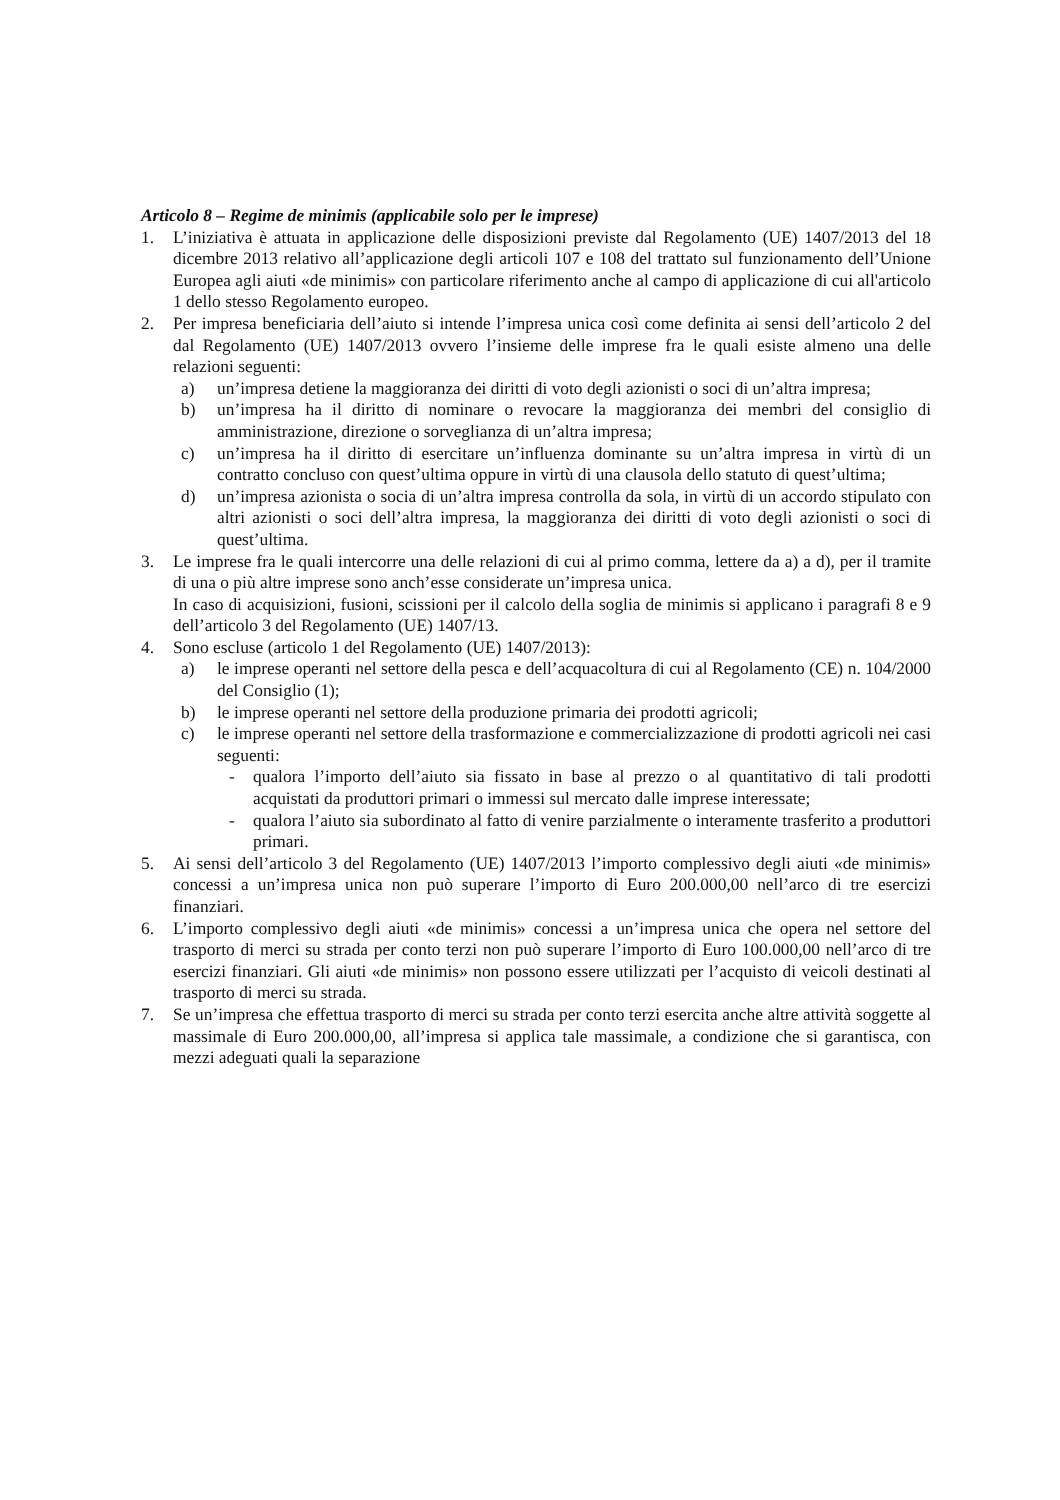Articolo 8 – Regime de minimis (applicabile solo per le imprese)
1. L’iniziativa è attuata in applicazione delle disposizioni previste dal Regolamento (UE) 1407/2013 del 18 dicembre 2013 relativo all’applicazione degli articoli 107 e 108 del trattato sul funzionamento dell’Unione Europea agli aiuti «de minimis» con particolare riferimento anche al campo di applicazione di cui all'articolo 1 dello stesso Regolamento europeo.
2. Per impresa beneficiaria dell’aiuto si intende l’impresa unica così come definita ai sensi dell’articolo 2 del dal Regolamento (UE) 1407/2013 ovvero l’insieme delle imprese fra le quali esiste almeno una delle relazioni seguenti:
a) un’impresa detiene la maggioranza dei diritti di voto degli azionisti o soci di un’altra impresa;
b) un’impresa ha il diritto di nominare o revocare la maggioranza dei membri del consiglio di amministrazione, direzione o sorveglianza di un’altra impresa;
c) un’impresa ha il diritto di esercitare un’influenza dominante su un’altra impresa in virtù di un contratto concluso con quest’ultima oppure in virtù di una clausola dello statuto di quest’ultima;
d) un’impresa azionista o socia di un’altra impresa controlla da sola, in virtù di un accordo stipulato con altri azionisti o soci dell’altra impresa, la maggioranza dei diritti di voto degli azionisti o soci di quest’ultima.
3. Le imprese fra le quali intercorre una delle relazioni di cui al primo comma, lettere da a) a d), per il tramite di una o più altre imprese sono anch’esse considerate un’impresa unica.
In caso di acquisizioni, fusioni, scissioni per il calcolo della soglia de minimis si applicano i paragrafi 8 e 9 dell’articolo 3 del Regolamento (UE) 1407/13.
4. Sono escluse (articolo 1 del Regolamento (UE) 1407/2013):
a) le imprese operanti nel settore della pesca e dell’acquacoltura di cui al Regolamento (CE) n. 104/2000 del Consiglio (1);
b) le imprese operanti nel settore della produzione primaria dei prodotti agricoli;
c) le imprese operanti nel settore della trasformazione e commercializzazione di prodotti agricoli nei casi seguenti:
- qualora l’importo dell’aiuto sia fissato in base al prezzo o al quantitativo di tali prodotti acquistati da produttori primari o immessi sul mercato dalle imprese interessate;
- qualora l’aiuto sia subordinato al fatto di venire parzialmente o interamente trasferito a produttori primari.
5. Ai sensi dell’articolo 3 del Regolamento (UE) 1407/2013 l’importo complessivo degli aiuti «de minimis» concessi a un’impresa unica non può superare l’importo di Euro 200.000,00 nell’arco di tre esercizi finanziari.
6. L’importo complessivo degli aiuti «de minimis» concessi a un’impresa unica che opera nel settore del trasporto di merci su strada per conto terzi non può superare l’importo di Euro 100.000,00 nell’arco di tre esercizi finanziari. Gli aiuti «de minimis» non possono essere utilizzati per l’acquisto di veicoli destinati al trasporto di merci su strada.
7. Se un’impresa che effettua trasporto di merci su strada per conto terzi esercita anche altre attività soggette al massimale di Euro 200.000,00, all’impresa si applica tale massimale, a condizione che si garantisca, con mezzi adeguati quali la separazione